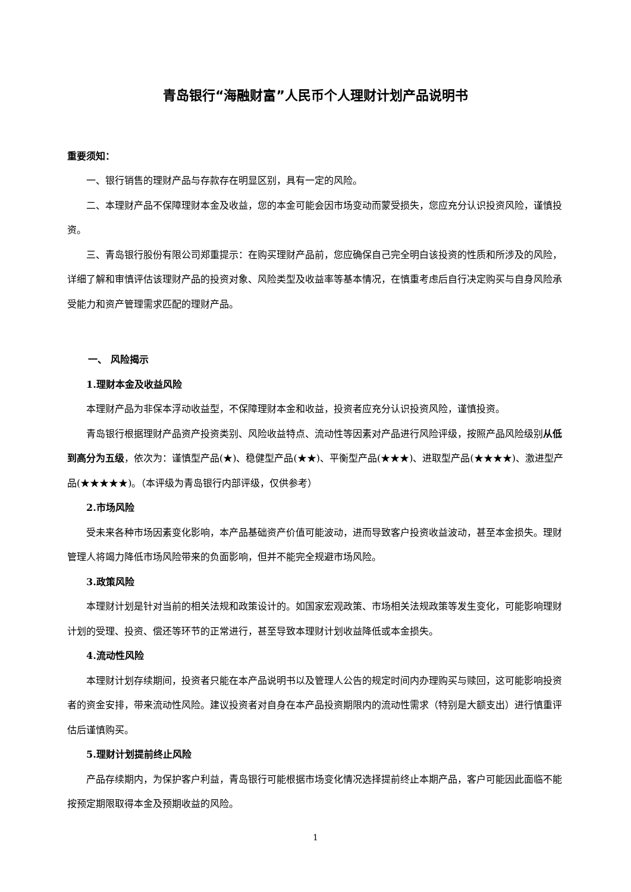青岛银行“海融财富”人民币个人理财计划产品说明书
重要须知：
一、银行销售的理财产品与存款存在明显区别，具有一定的风险。
二、本理财产品不保障理财本金及收益，您的本金可能会因市场变动而蒙受损失，您应充分认识投资风险，谨慎投资。
三、青岛银行股份有限公司郑重提示：在购买理财产品前，您应确保自己完全明白该投资的性质和所涉及的风险，详细了解和审慎评估该理财产品的投资对象、风险类型及收益率等基本情况，在慎重考虑后自行决定购买与自身风险承受能力和资产管理需求匹配的理财产品。
一、 风险揭示
1.理财本金及收益风险
本理财产品为非保本浮动收益型，不保障理财本金和收益，投资者应充分认识投资风险，谨慎投资。
青岛银行根据理财产品资产投资类别、风险收益特点、流动性等因素对产品进行风险评级，按照产品风险级别从低到高分为五级，依次为：谨慎型产品(★)、稳健型产品(★★)、平衡型产品(★★★)、进取型产品(★★★★)、激进型产品(★★★★★)。（本评级为青岛银行内部评级，仅供参考）
2.市场风险
受未来各种市场因素变化影响，本产品基础资产价值可能波动，进而导致客户投资收益波动，甚至本金损失。理财管理人将竭力降低市场风险带来的负面影响，但并不能完全规避市场风险。
3.政策风险
本理财计划是针对当前的相关法规和政策设计的。如国家宏观政策、市场相关法规政策等发生变化，可能影响理财计划的受理、投资、偿还等环节的正常进行，甚至导致本理财计划收益降低或本金损失。
4.流动性风险
本理财计划存续期间，投资者只能在本产品说明书以及管理人公告的规定时间内办理购买与赎回，这可能影响投资者的资金安排，带来流动性风险。建议投资者对自身在本产品投资期限内的流动性需求（特别是大额支出）进行慎重评估后谨慎购买。
5.理财计划提前终止风险
产品存续期内，为保护客户利益，青岛银行可能根据市场变化情况选择提前终止本期产品，客户可能因此面临不能按预定期限取得本金及预期收益的风险。
1